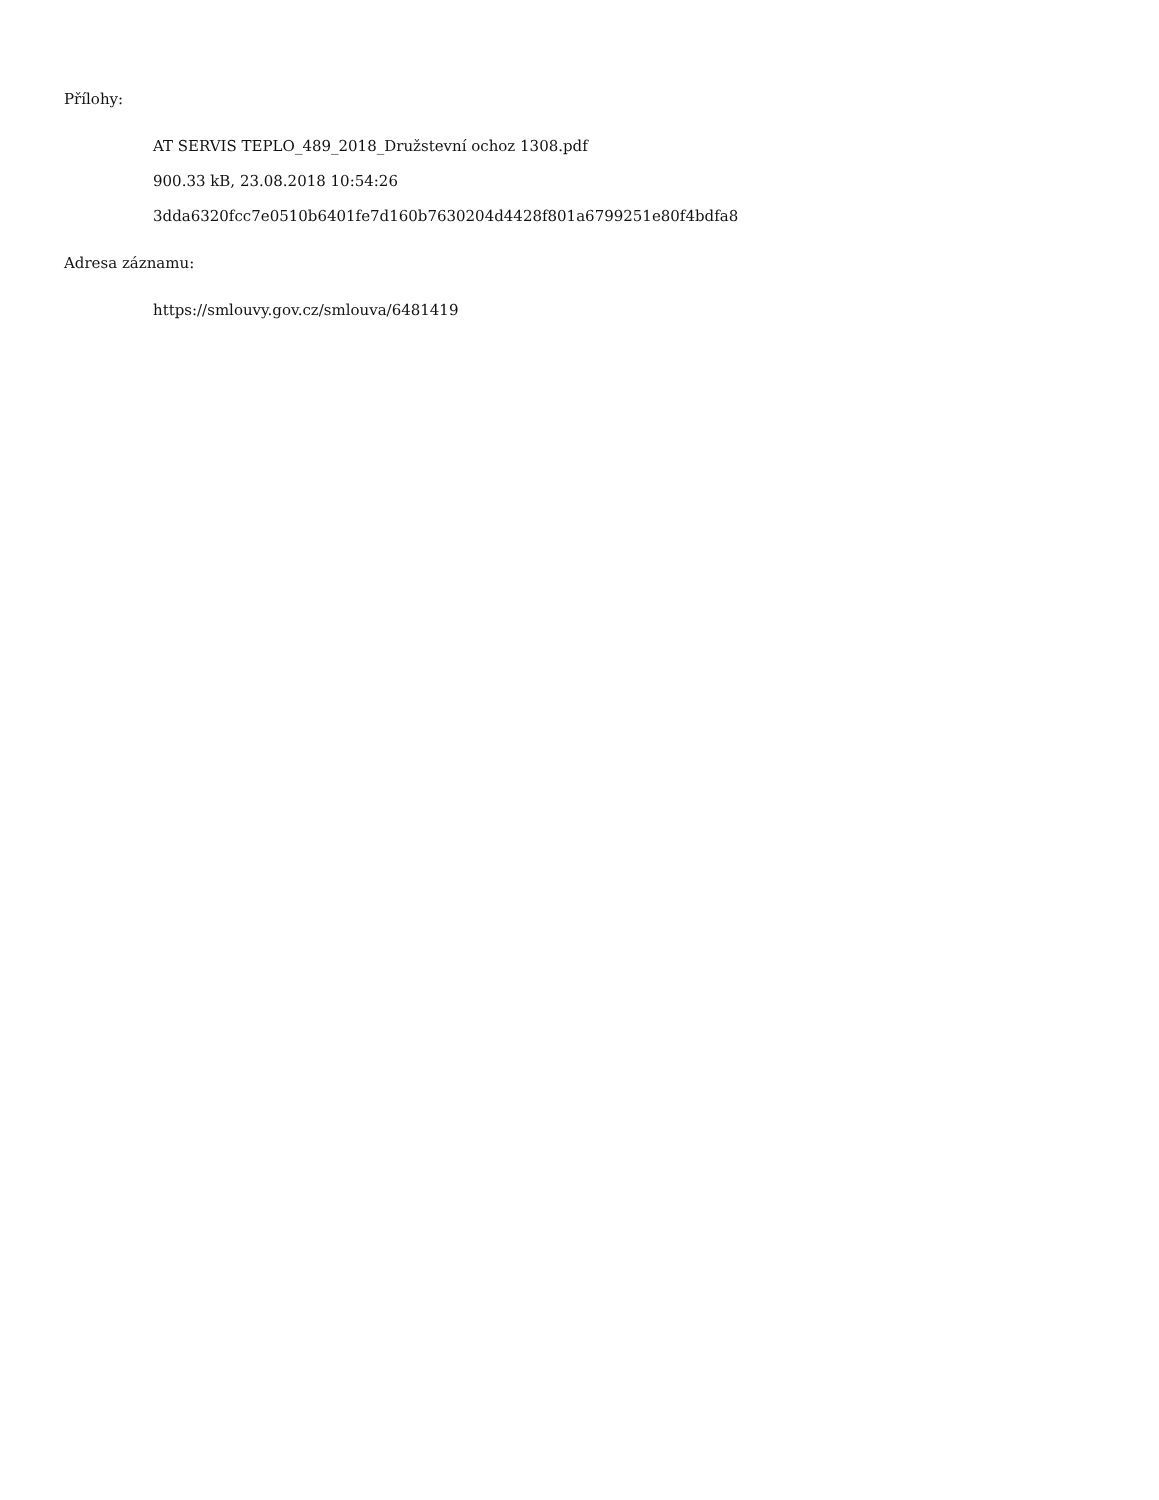Přílohy:
AT SERVIS TEPLO_489_2018_Družstevní ochoz 1308.pdf
900.33 kB, 23.08.2018 10:54:26
3dda6320fcc7e0510b6401fe7d160b7630204d4428f801a6799251e80f4bdfa8
Adresa záznamu:
https://smlouvy.gov.cz/smlouva/6481419